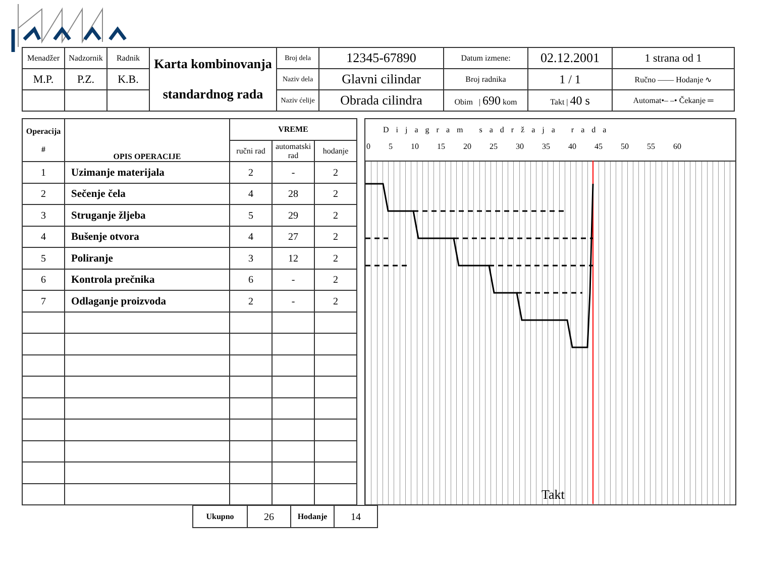| Menadžer | Nadzornik | Radnik | Karta kombinovanja standardnog rada | Broj dela | 12345-67890 | Datum izmene: | 02.12.2001 | 1 strana od 1 |
| M.P. | P.Z. | K.B. | | Naziv dela | Glavni cilindar | Broj radnika | 1 / 1 | Ručno ―― Hodanje ∿ |
| | | | | Naziv ćelije | Obrada cilindra | Obim / 690 kom | Takt / 40 s | Automat•– –• Čekanje ═ |
| Operacija # | OPIS OPERACIJE | VREME | | |
| --- | --- | --- | --- | --- |
| | | ručni rad | automatski rad | hodanje |
| 1 | Uzimanje materijala | 2 | - | 2 |
| 2 | Sečenje čela | 4 | 28 | 2 |
| 3 | Struganje žljeba | 5 | 29 | 2 |
| 4 | Bušenje otvora | 4 | 27 | 2 |
| 5 | Poliranje | 3 | 12 | 2 |
| 6 | Kontrola prečnika | 6 | - | 2 |
| 7 | Odlaganje proizvoda | 2 | - | 2 |
Dijagram sadržaja rada
0 5 10 15 20 25 30 35 40 45 50 55 60
| Ukupno | 26 | Hodanje | 14 |
Takt